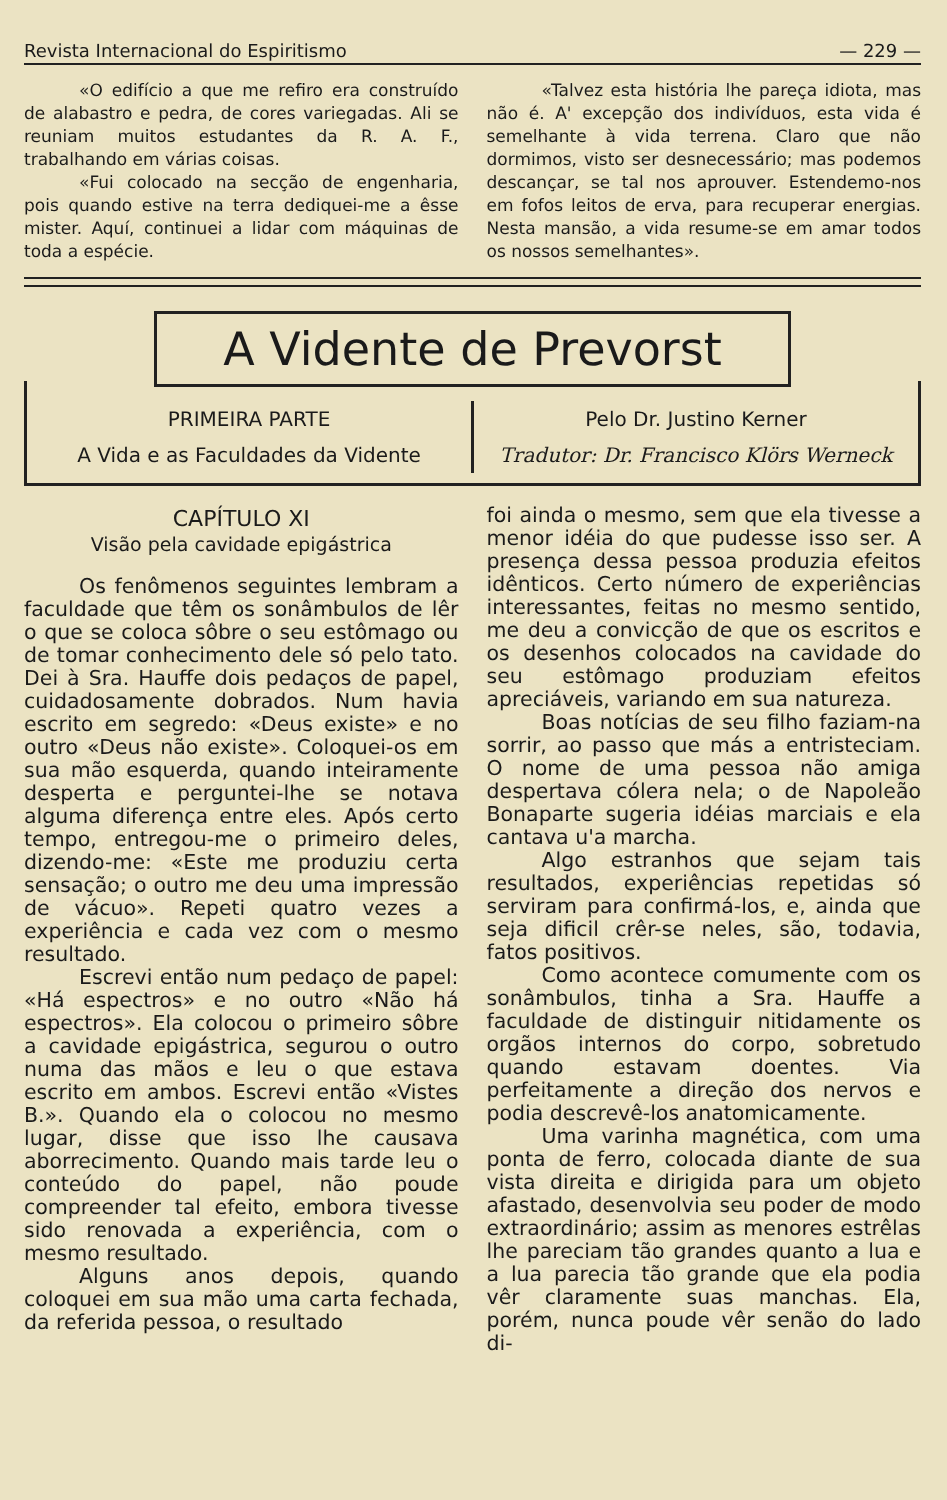Revista Internacional do Espiritismo — 229 —
«O edifício a que me refiro era construído de alabastro e pedra, de cores variegadas. Ali se reuniam muitos estudantes da R. A. F., trabalhando em várias coisas.
«Fui colocado na secção de engenharia, pois quando estive na terra dediquei-me a êsse mister. Aquí, continuei a lidar com máquinas de toda a espécie.
«Talvez esta história lhe pareça idiota, mas não é. A' excepção dos indivíduos, esta vida é semelhante à vida terrena. Claro que não dormimos, visto ser desnecessário; mas podemos descançar, se tal nos aprouver. Estendemo-nos em fofos leitos de erva, para recuperar energias. Nesta mansão, a vida resume-se em amar todos os nossos semelhantes».
A Vidente de Prevorst
PRIMEIRA PARTE
A Vida e as Faculdades da Vidente
Pelo Dr. Justino Kerner
Tradutor: Dr. Francisco Klörs Werneck
CAPÍTULO XI
Visão pela cavidade epigástrica
Os fenômenos seguintes lembram a faculdade que têm os sonâmbulos de lêr o que se coloca sôbre o seu estômago ou de tomar conhecimento dele só pelo tato. Dei à Sra. Hauffe dois pedaços de papel, cuidadosamente dobrados. Num havia escrito em segredo: «Deus existe» e no outro «Deus não existe». Coloquei-os em sua mão esquerda, quando inteiramente desperta e perguntei-lhe se notava alguma diferença entre eles. Após certo tempo, entregou-me o primeiro deles, dizendo-me: «Este me produziu certa sensação; o outro me deu uma impressão de vácuo». Repeti quatro vezes a experiência e cada vez com o mesmo resultado.
Escrevi então num pedaço de papel: «Há espectros» e no outro «Não há espectros». Ela colocou o primeiro sôbre a cavidade epigástrica, segurou o outro numa das mãos e leu o que estava escrito em ambos. Escrevi então «Vistes B.». Quando ela o colocou no mesmo lugar, disse que isso lhe causava aborrecimento. Quando mais tarde leu o conteúdo do papel, não poude compreender tal efeito, embora tivesse sido renovada a experiência, com o mesmo resultado.
Alguns anos depois, quando coloquei em sua mão uma carta fechada, da referida pessoa, o resultado
foi ainda o mesmo, sem que ela tivesse a menor idéia do que pudesse isso ser. A presença dessa pessoa produzia efeitos idênticos. Certo número de experiências interessantes, feitas no mesmo sentido, me deu a convicção de que os escritos e os desenhos colocados na cavidade do seu estômago produziam efeitos apreciáveis, variando em sua natureza.
Boas notícias de seu filho faziam-na sorrir, ao passo que más a entristeciam. O nome de uma pessoa não amiga despertava cólera nela; o de Napoleão Bonaparte sugeria idéias marciais e ela cantava u'a marcha.
Algo estranhos que sejam tais resultados, experiências repetidas só serviram para confirmá-los, e, ainda que seja dificil crêr-se neles, são, todavia, fatos positivos.
Como acontece comumente com os sonâmbulos, tinha a Sra. Hauffe a faculdade de distinguir nitidamente os orgãos internos do corpo, sobretudo quando estavam doentes. Via perfeitamente a direção dos nervos e podia descrevê-los anatomicamente.
Uma varinha magnética, com uma ponta de ferro, colocada diante de sua vista direita e dirigida para um objeto afastado, desenvolvia seu poder de modo extraordinário; assim as menores estrêlas lhe pareciam tão grandes quanto a lua e a lua parecia tão grande que ela podia vêr claramente suas manchas. Ela, porém, nunca poude vêr senão do lado di-